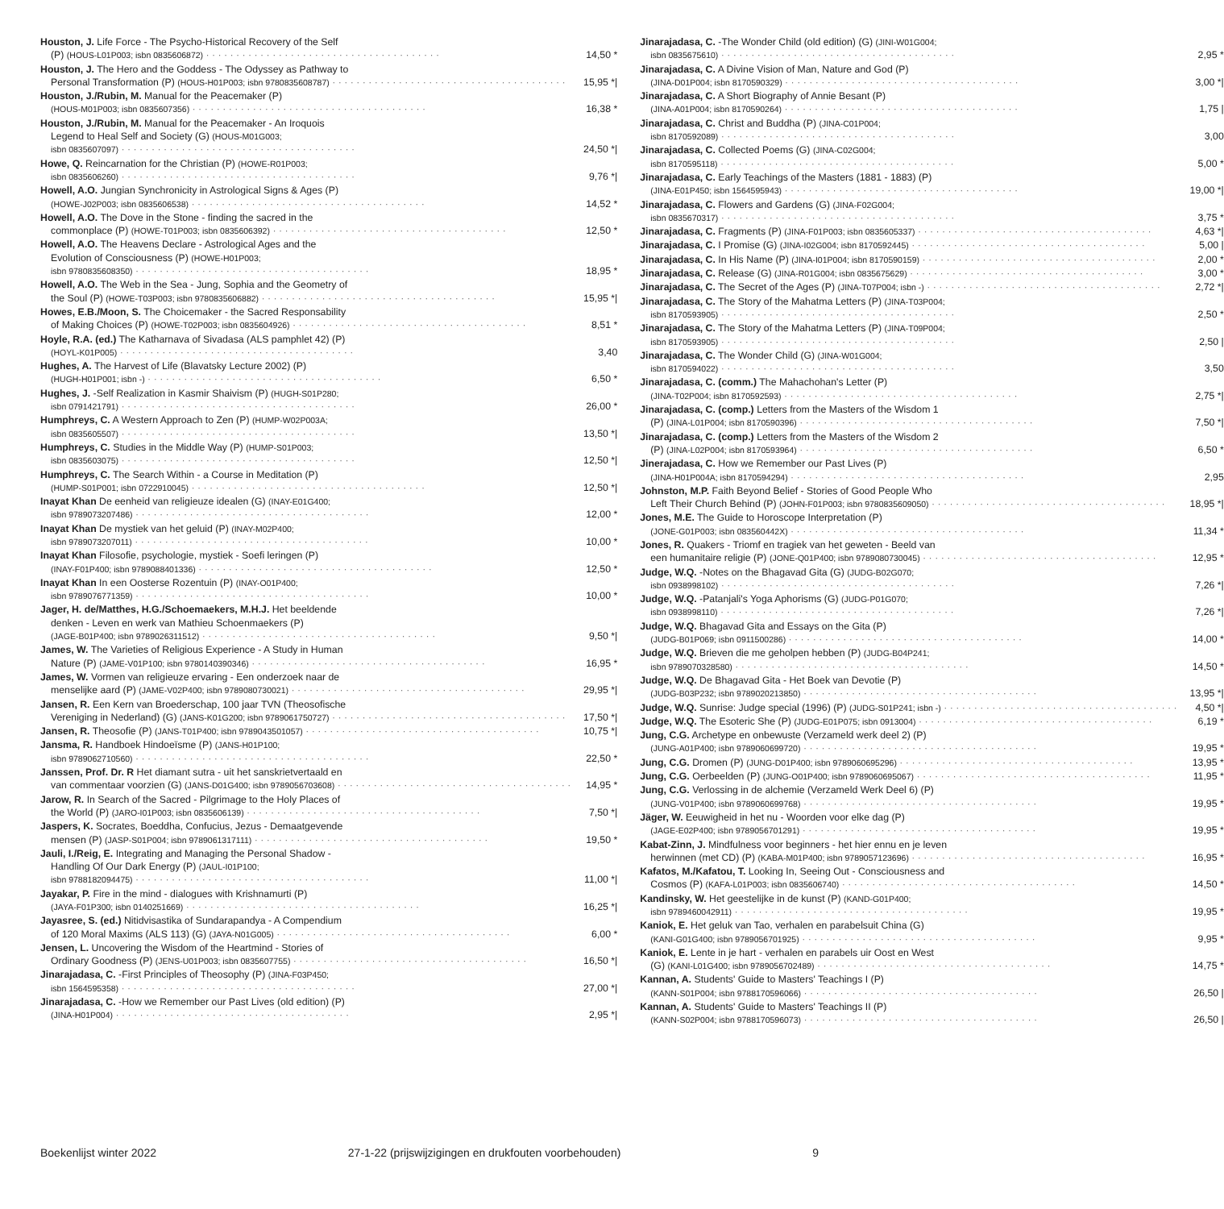Houston, J. Life Force - The Psycho-Historical Recovery of the Self
(P) (HOUS-L01P003; isbn 0835606872) 14,50 *
Houston, J. The Hero and the Goddess - The Odyssey as Pathway to
Personal Transformation (P) (HOUS-H01P003; isbn 9780835608787) 15,95 *|
Houston, J./Rubin, M. Manual for the Peacemaker (P)
(HOUS-M01P003; isbn 0835607356) 16,38 *
Houston, J./Rubin, M. Manual for the Peacemaker - An Iroquois
Legend to Heal Self and Society (G) (HOUS-M01G003;
isbn 0835607097) 24,50 *|
Howe, Q. Reincarnation for the Christian (P) (HOWE-R01P003;
isbn 0835606260) 9,76 *|
Howell, A.O. Jungian Synchronicity in Astrological Signs & Ages (P)
(HOWE-J02P003; isbn 0835606538) 14,52 *
Howell, A.O. The Dove in the Stone - finding the sacred in the
commonplace (P) (HOWE-T01P003; isbn 0835606392) 12,50 *
Howell, A.O. The Heavens Declare - Astrological Ages and the
Evolution of Consciousness (P) (HOWE-H01P003;
isbn 9780835608350) 18,95 *
Howell, A.O. The Web in the Sea - Jung, Sophia and the Geometry of
the Soul (P) (HOWE-T03P003; isbn 9780835606882) 15,95 *|
Howes, E.B./Moon, S. The Choicemaker - the Sacred Responsability
of Making Choices (P) (HOWE-T02P003; isbn 0835604926) 8,51 *
Hoyle, R.A. (ed.) The Katharnava of Sivadasa (ALS pamphlet 42) (P)
(HOYL-K01P005) 3,40
Hughes, A. The Harvest of Life (Blavatsky Lecture 2002) (P)
(HUGH-H01P001; isbn -) 6,50 *
Hughes, J. -Self Realization in Kasmir Shaivism (P) (HUGH-S01P280;
isbn 0791421791) 26,00 *
Humphreys, C. A Western Approach to Zen (P) (HUMP-W02P003A;
isbn 0835605507) 13,50 *|
Humphreys, C. Studies in the Middle Way (P) (HUMP-S01P003;
isbn 0835603075) 12,50 *|
Humphreys, C. The Search Within - a Course in Meditation (P)
(HUMP-S01P001; isbn 0722910045) 12,50 *|
Inayat Khan De eenheid van religieuze idealen (G) (INAY-E01G400;
isbn 9789073207486) 12,00 *
Inayat Khan De mystiek van het geluid (P) (INAY-M02P400;
isbn 9789073207011) 10,00 *
Inayat Khan Filosofie, psychologie, mystiek - Soefi leringen (P)
(INAY-F01P400; isbn 9789088401336) 12,50 *
Inayat Khan In een Oosterse Rozentuin (P) (INAY-O01P400;
isbn 9789076771359) 10,00 *
Jager, H. de/Matthes, H.G./Schoemaekers, M.H.J. Het beeldende
denken - Leven en werk van Mathieu Schoenmaekers (P)
(JAGE-B01P400; isbn 9789026311512) 9,50 *|
James, W. The Varieties of Religious Experience - A Study in Human
Nature (P) (JAME-V01P100; isbn 9780140390346) 16,95 *
James, W. Vormen van religieuze ervaring - Een onderzoek naar de
menselijke aard (P) (JAME-V02P400; isbn 9789080730021) 29,95 *|
Jansen, R. Een Kern van Broederschap, 100 jaar TVN (Theosofische
Vereniging in Nederland) (G) (JANS-K01G200; isbn 9789061750727) 17,50 *|
Jansen, R. Theosofie (P) (JANS-T01P400; isbn 9789043501057) 10,75 *|
Jansma, R. Handboek Hindoeïsme (P) (JANS-H01P100;
isbn 9789062710560) 22,50 *
Janssen, Prof. Dr. R Het diamant sutra - uit het sanskrietvertaald en
van commentaar voorzien (G) (JANS-D01G400; isbn 9789056703608) 14,95 *
Jarow, R. In Search of the Sacred - Pilgrimage to the Holy Places of
the World (P) (JARO-I01P003; isbn 0835606139) 7,50 *|
Jaspers, K. Socrates, Boeddha, Confucius, Jezus - Demaatgevende
mensen (P) (JASP-S01P004; isbn 9789061317111) 19,50 *
Jauli, I./Reig, E. Integrating and Managing the Personal Shadow -
Handling Of Our Dark Energy (P) (JAUL-I01P100;
isbn 9788182094475) 11,00 *|
Jayakar, P. Fire in the mind - dialogues with Krishnamurti (P)
(JAYA-F01P300; isbn 0140251669) 16,25 *|
Jayasree, S. (ed.) Nitidvisastika of Sundarapandya - A Compendium
of 120 Moral Maxims (ALS 113) (G) (JAYA-N01G005) 6,00 *
Jensen, L. Uncovering the Wisdom of the Heartmind - Stories of
Ordinary Goodness (P) (JENS-U01P003; isbn 0835607755) 16,50 *|
Jinarajadasa, C. -First Principles of Theosophy (P) (JINA-F03P450;
isbn 1564595358) 27,00 *|
Jinarajadasa, C. -How we Remember our Past Lives (old edition) (P)
(JINA-H01P004) 2,95 *|
Jinarajadasa, C. -The Wonder Child (old edition) (G) (JINI-W01G004;
isbn 0835675610) 2,95 *
Jinarajadasa, C. A Divine Vision of Man, Nature and God (P)
(JINA-D01P004; isbn 8170590329) 3,00 *|
Jinarajadasa, C. A Short Biography of Annie Besant (P)
(JINA-A01P004; isbn 8170590264) 1,75 |
Jinarajadasa, C. Christ and Buddha (P) (JINA-C01P004;
isbn 8170592089) 3,00
Jinarajadasa, C. Collected Poems (G) (JINA-C02G004;
isbn 8170595118) 5,00 *
Jinarajadasa, C. Early Teachings of the Masters (1881 - 1883) (P)
(JINA-E01P450; isbn 1564595943) 19,00 *|
Jinarajadasa, C. Flowers and Gardens (G) (JINA-F02G004;
isbn 0835670317) 3,75 *
Jinarajadasa, C. Fragments (P) (JINA-F01P003; isbn 0835605337) 4,63 *|
Jinarajadasa, C. I Promise (G) (JINA-I02G004; isbn 8170592445) 5,00 |
Jinarajadasa, C. In His Name (P) (JINA-I01P004; isbn 8170590159) 2,00 *
Jinarajadasa, C. Release (G) (JINA-R01G004; isbn 0835675629) 3,00 *
Jinarajadasa, C. The Secret of the Ages (P) (JINA-T07P004; isbn -) 2,72 *|
Jinarajadasa, C. The Story of the Mahatma Letters (P) (JINA-T03P004;
isbn 8170593905) 2,50 *
Jinarajadasa, C. The Story of the Mahatma Letters (P) (JINA-T09P004;
isbn 8170593905) 2,50 |
Jinarajadasa, C. The Wonder Child (G) (JINA-W01G004;
isbn 8170594022) 3,50
Jinarajadasa, C. (comm.) The Mahachohan's Letter (P)
(JINA-T02P004; isbn 8170592593) 2,75 *|
Jinarajadasa, C. (comp.) Letters from the Masters of the Wisdom 1
(P) (JINA-L01P004; isbn 8170590396) 7,50 *|
Jinarajadasa, C. (comp.) Letters from the Masters of the Wisdom 2
(P) (JINA-L02P004; isbn 8170593964) 6,50 *
Jinerajadasa, C. How we Remember our Past Lives (P)
(JINA-H01P004A; isbn 8170594294) 2,95
Johnston, M.P. Faith Beyond Belief - Stories of Good People Who
Left Their Church Behind (P) (JOHN-F01P003; isbn 9780835609050) 18,95 *|
Jones, M.E. The Guide to Horoscope Interpretation (P)
(JONE-G01P003; isbn 083560442X) 11,34 *
Jones, R. Quakers - Triomf en tragiek van het geweten - Beeld van
een humanitaire religie (P) (JONE-Q01P400; isbn 9789080730045) 12,95 *
Judge, W.Q. -Notes on the Bhagavad Gita (G) (JUDG-B02G070;
isbn 0938998102) 7,26 *|
Judge, W.Q. -Patanjali's Yoga Aphorisms (G) (JUDG-P01G070;
isbn 0938998110) 7,26 *|
Judge, W.Q. Bhagavad Gita and Essays on the Gita (P)
(JUDG-B01P069; isbn 0911500286) 14,00 *
Judge, W.Q. Brieven die me geholpen hebben (P) (JUDG-B04P241;
isbn 9789070328580) 14,50 *
Judge, W.Q. De Bhagavad Gita - Het Boek van Devotie (P)
(JUDG-B03P232; isbn 9789020213850) 13,95 *|
Judge, W.Q. Sunrise: Judge special (1996) (P) (JUDG-S01P241; isbn -) 4,50 *|
Judge, W.Q. The Esoteric She (P) (JUDG-E01P075; isbn 0913004) 6,19 *
Jung, C.G. Archetype en onbewuste (Verzameld werk deel 2) (P)
(JUNG-A01P400; isbn 9789060699720) 19,95 *
Jung, C.G. Dromen (P) (JUNG-D01P400; isbn 9789060695296) 13,95 *
Jung, C.G. Oerbeelden (P) (JUNG-O01P400; isbn 9789060695067) 11,95 *
Jung, C.G. Verlossing in de alchemie (Verzameld Werk Deel 6) (P)
(JUNG-V01P400; isbn 9789060699768) 19,95 *
Jäger, W. Eeuwigheid in het nu - Woorden voor elke dag (P)
(JAGE-E02P400; isbn 9789056701291) 19,95 *
Kabat-Zinn, J. Mindfulness voor beginners - het hier ennu en je leven
herwinnen (met CD) (P) (KABA-M01P400; isbn 9789057123696) 16,95 *
Kafatos, M./Kafatou, T. Looking In, Seeing Out - Consciousness and
Cosmos (P) (KAFA-L01P003; isbn 0835606740) 14,50 *
Kandinsky, W. Het geestelijke in de kunst (P) (KAND-G01P400;
isbn 9789460042911) 19,95 *
Kaniok, E. Het geluk van Tao, verhalen en parabelsuit China (G)
(KANI-G01G400; isbn 9789056701925) 9,95 *
Kaniok, E. Lente in je hart - verhalen en parabels uir Oost en West
(G) (KANI-L01G400; isbn 9789056702489) 14,75 *
Kannan, A. Students' Guide to Masters' Teachings I (P)
(KANN-S01P004; isbn 9788170596066) 26,50 |
Kannan, A. Students' Guide to Masters' Teachings II (P)
(KANN-S02P004; isbn 9788170596073) 26,50 |
Boekenlijst winter 2022 27-1-22 (prijswijzigingen en drukfouten voorbehouden) 9